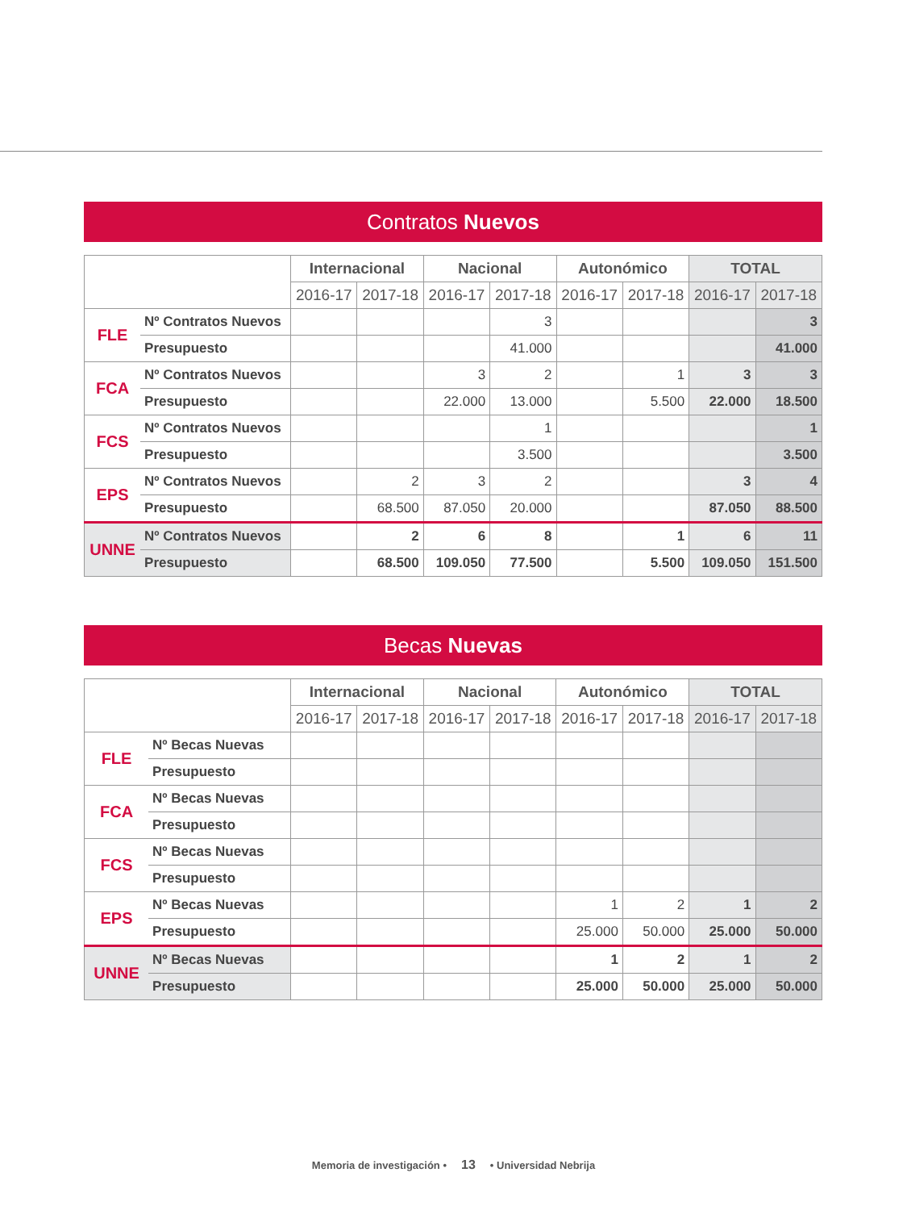Contratos Nuevos
| | | Internacional | | Nacional | | Autonómico | | TOTAL | |
| --- | --- | --- | --- | --- | --- | --- | --- | --- | --- |
| | | 2016-17 | 2017-18 | 2016-17 | 2017-18 | 2016-17 | 2017-18 | 2016-17 | 2017-18 |
| FLE | Nº Contratos Nuevos | | | | 3 | | | | 3 |
| | Presupuesto | | | | 41.000 | | | | 41.000 |
| FCA | Nº Contratos Nuevos | | | 3 | 2 | | 1 | 3 | 3 |
| | Presupuesto | | | 22.000 | 13.000 | | 5.500 | 22.000 | 18.500 |
| FCS | Nº Contratos Nuevos | | | | 1 | | | | 1 |
| | Presupuesto | | | | 3.500 | | | | 3.500 |
| EPS | Nº Contratos Nuevos | | 2 | 3 | 2 | | | 3 | 4 |
| | Presupuesto | | 68.500 | 87.050 | 20.000 | | | 87.050 | 88.500 |
| UNNE | Nº Contratos Nuevos | | 2 | 6 | 8 | | 1 | 6 | 11 |
| | Presupuesto | | 68.500 | 109.050 | 77.500 | | 5.500 | 109.050 | 151.500 |
Becas Nuevas
| | | Internacional | | Nacional | | Autonómico | | TOTAL | |
| --- | --- | --- | --- | --- | --- | --- | --- | --- | --- |
| | | 2016-17 | 2017-18 | 2016-17 | 2017-18 | 2016-17 | 2017-18 | 2016-17 | 2017-18 |
| FLE | Nº Becas Nuevas | | | | | | | | |
| | Presupuesto | | | | | | | | |
| FCA | Nº Becas Nuevas | | | | | | | | |
| | Presupuesto | | | | | | | | |
| FCS | Nº Becas Nuevas | | | | | | | | |
| | Presupuesto | | | | | | | | |
| EPS | Nº Becas Nuevas | | | | | 1 | 2 | 1 | 2 |
| | Presupuesto | | | | | 25.000 | 50.000 | 25.000 | 50.000 |
| UNNE | Nº Becas Nuevas | | | | | 1 | 2 | 1 | 2 |
| | Presupuesto | | | | | 25.000 | 50.000 | 25.000 | 50.000 |
Memoria de investigación • 13 • Universidad Nebrija